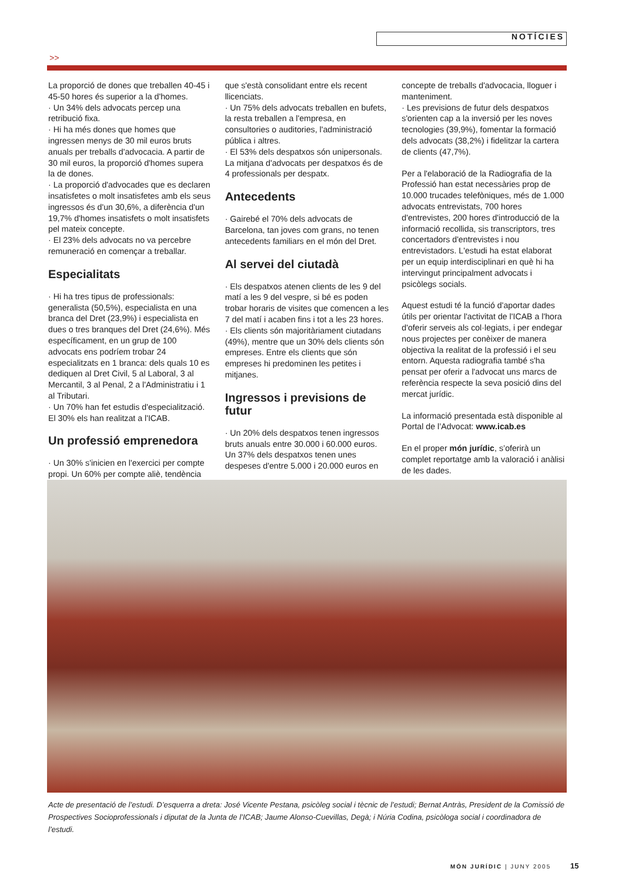NOTÍCIES
>>
La proporció de dones que treballen 40-45 i 45-50 hores és superior a la d'homes.
· Un 34% dels advocats percep una retribució fixa.
· Hi ha més dones que homes que ingressen menys de 30 mil euros bruts anuals per treballs d'advocacia. A partir de 30 mil euros, la proporció d'homes supera la de dones.
· La proporció d'advocades que es declaren insatisfetes o molt insatisfetes amb els seus ingressos és d'un 30,6%, a diferència d'un 19,7% d'homes insatisfets o molt insatisfets pel mateix concepte.
· El 23% dels advocats no va percebre remuneració en començar a treballar.
Especialitats
· Hi ha tres tipus de professionals: generalista (50,5%), especialista en una branca del Dret (23,9%) i especialista en dues o tres branques del Dret (24,6%). Més específicament, en un grup de 100 advocats ens podríem trobar 24 especialitzats en 1 branca: dels quals 10 es dediquen al Dret Civil, 5 al Laboral, 3 al Mercantil, 3 al Penal, 2 a l'Administratiu i 1 al Tributari.
· Un 70% han fet estudis d'especialització. El 30% els han realitzat a l'ICAB.
Un professió emprenedora
· Un 30% s'inicien en l'exercici per compte propi. Un 60% per compte aliè, tendència que s'està consolidant entre els recent llicenciats.
· Un 75% dels advocats treballen en bufets, la resta treballen a l'empresa, en consultories o auditories, l'administració pública i altres.
· El 53% dels despatxos són unipersonals. La mitjana d'advocats per despatxos és de 4 professionals per despatx.
Antecedents
· Gairebé el 70% dels advocats de Barcelona, tan joves com grans, no tenen antecedents familiars en el món del Dret.
Al servei del ciutadà
· Els despatxos atenen clients de les 9 del matí a les 9 del vespre, si bé es poden trobar horaris de visites que comencen a les 7 del matí i acaben fins i tot a les 23 hores.
· Els clients són majoritàriament ciutadans (49%), mentre que un 30% dels clients són empreses. Entre els clients que són empreses hi predominen les petites i mitjanes.
Ingressos i previsions de futur
· Un 20% dels despatxos tenen ingressos bruts anuals entre 30.000 i 60.000 euros. Un 37% dels despatxos tenen unes despeses d'entre 5.000 i 20.000 euros en concepte de treballs d'advocacia, lloguer i manteniment.
· Les previsions de futur dels despatxos s'orienten cap a la inversió per les noves tecnologies (39,9%), fomentar la formació dels advocats (38,2%) i fidelitzar la cartera de clients (47,7%).
Per a l'elaboració de la Radiografia de la Professió han estat necessàries prop de 10.000 trucades telefòniques, més de 1.000 advocats entrevistats, 700 hores d'entrevistes, 200 hores d'introducció de la informació recollida, sis transcriptors, tres concertadors d'entrevistes i nou entrevistadors. L'estudi ha estat elaborat per un equip interdisciplinari en què hi ha intervingut principalment advocats i psicòlegs socials.
Aquest estudi té la funció d'aportar dades útils per orientar l'activitat de l'ICAB a l'hora d'oferir serveis als col·legiats, i per endegar nous projectes per conèixer de manera objectiva la realitat de la professió i el seu entorn. Aquesta radiografia també s'ha pensat per oferir a l'advocat uns marcs de referència respecte la seva posició dins del mercat jurídic.
La informació presentada està disponible al Portal de l’Advocat: www.icab.es
En el proper món jurídic, s’oferirà un complet reportatge amb la valoració i anàlisi de les dades.
Acte de presentació de l’estudi. D’esquerra a dreta: José Vicente Pestana, psicòleg social i tècnic de l’estudi; Bernat Antràs, President de la Comissió de Prospectives Socioprofessionals i diputat de la Junta de l’ICAB; Jaume Alonso-Cuevillas, Degà; i Núria Codina, psicòloga social i coordinadora de l’estudi.
MÓN JURÍDIC | JUNY 2005 15